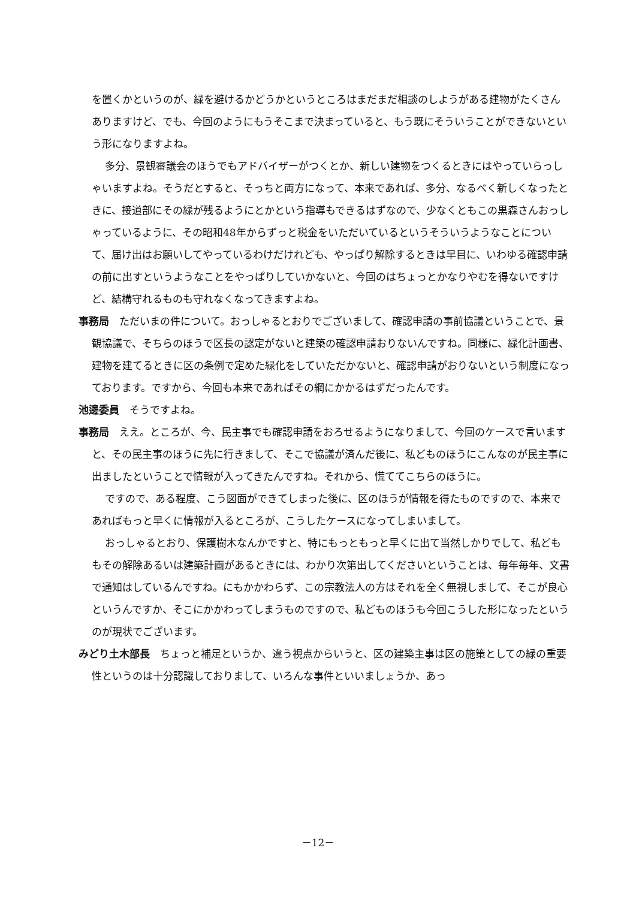を置くかというのが、緑を避けるかどうかというところはまだまだ相談のしようがある建物がたくさんありますけど、でも、今回のようにもうそこまで決まっていると、もう既にそういうことができないという形になりますよね。
多分、景観審議会のほうでもアドバイザーがつくとか、新しい建物をつくるときにはやっていらっしゃいますよね。そうだとすると、そっちと両方になって、本来であれば、多分、なるべく新しくなったときに、接道部にその緑が残るようにとかという指導もできるはずなので、少なくともこの黒森さんおっしゃっているように、その昭和48年からずっと税金をいただいているというそういうようなことについて、届け出はお願いしてやっているわけだけれども、やっぱり解除するときは早目に、いわゆる確認申請の前に出すというようなことをやっぱりしていかないと、今回のはちょっとかなりやむを得ないですけど、結構守れるものも守れなくなってきますよね。
事務局　ただいまの件について。おっしゃるとおりでございまして、確認申請の事前協議ということで、景観協議で、そちらのほうで区長の認定がないと建築の確認申請おりないんですね。同様に、緑化計画書、建物を建てるときに区の条例で定めた緑化をしていただかないと、確認申請がおりないという制度になっております。ですから、今回も本来であればその網にかかるはずだったんです。
池邊委員　そうですよね。
事務局　ええ。ところが、今、民主事でも確認申請をおろせるようになりまして、今回のケースで言いますと、その民主事のほうに先に行きまして、そこで協議が済んだ後に、私どものほうにこんなのが民主事に出ましたということで情報が入ってきたんですね。それから、慌ててこちらのほうに。
ですので、ある程度、こう図面ができてしまった後に、区のほうが情報を得たものですので、本来であればもっと早くに情報が入るところが、こうしたケースになってしまいまして。
おっしゃるとおり、保護樹木なんかですと、特にもっともっと早くに出て当然しかりでして、私どももその解除あるいは建築計画があるときには、わかり次第出してくださいということは、毎年毎年、文書で通知はしているんですね。にもかかわらず、この宗教法人の方はそれを全く無視しまして、そこが良心というんですか、そこにかかわってしまうものですので、私どものほうも今回こうした形になったというのが現状でございます。
みどり土木部長　ちょっと補足というか、違う視点からいうと、区の建築主事は区の施策としての緑の重要性というのは十分認識しておりまして、いろんな事件といいましょうか、あっ
－12－